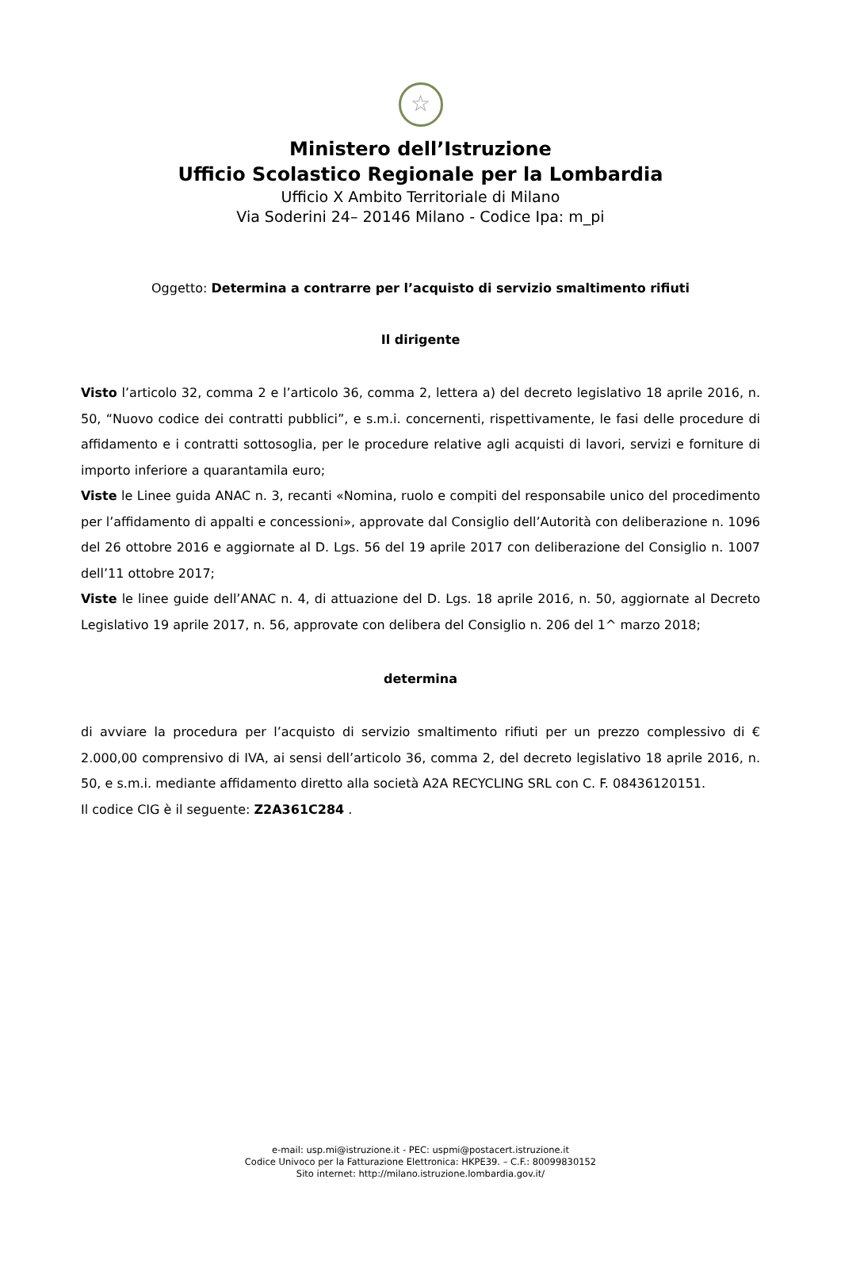☆
Ministero dell’Istruzione
Ufficio Scolastico Regionale per la Lombardia
Ufficio X Ambito Territoriale di Milano
Via Soderini 24– 20146 Milano - Codice Ipa: m_pi
Oggetto: Determina a contrarre per l’acquisto di servizio smaltimento rifiuti
Il dirigente
Visto l’articolo 32, comma 2 e l’articolo 36, comma 2, lettera a) del decreto legislativo 18 aprile 2016, n. 50, “Nuovo codice dei contratti pubblici”, e s.m.i. concernenti, rispettivamente, le fasi delle procedure di affidamento e i contratti sottosoglia, per le procedure relative agli acquisti di lavori, servizi e forniture di importo inferiore a quarantamila euro;
Viste le Linee guida ANAC n. 3, recanti «Nomina, ruolo e compiti del responsabile unico del procedimento per l’affidamento di appalti e concessioni», approvate dal Consiglio dell’Autorità con deliberazione n. 1096 del 26 ottobre 2016 e aggiornate al D. Lgs. 56 del 19 aprile 2017 con deliberazione del Consiglio n. 1007 dell’11 ottobre 2017;
Viste le linee guide dell’ANAC n. 4, di attuazione del D. Lgs. 18 aprile 2016, n. 50, aggiornate al Decreto Legislativo 19 aprile 2017, n. 56, approvate con delibera del Consiglio n. 206 del 1^ marzo 2018;
determina
di avviare la procedura per l’acquisto di servizio smaltimento rifiuti per un prezzo complessivo di € 2.000,00 comprensivo di IVA, ai sensi dell’articolo 36, comma 2, del decreto legislativo 18 aprile 2016, n. 50, e s.m.i. mediante affidamento diretto alla società A2A RECYCLING SRL con C. F. 08436120151.
Il codice CIG è il seguente: Z2A361C284 .
e-mail: usp.mi@istruzione.it - PEC: uspmi@postacert.istruzione.it
Codice Univoco per la Fatturazione Elettronica: HKPE39. – C.F.: 80099830152
Sito internet: http://milano.istruzione.lombardia.gov.it/